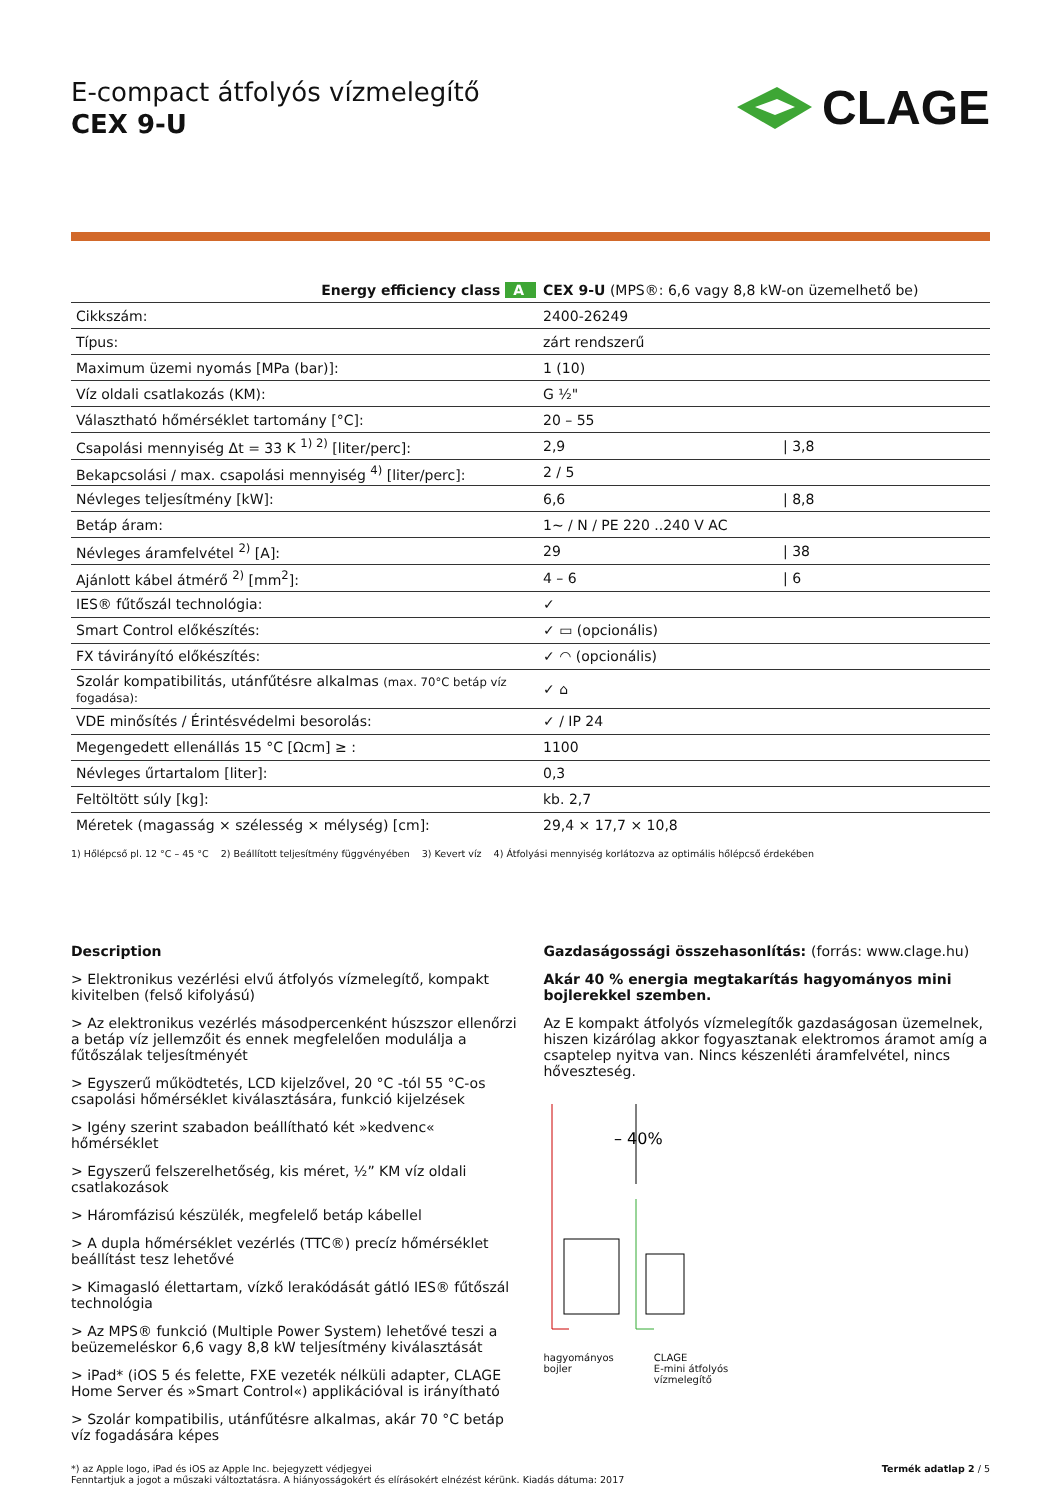E-compact átfolyós vízmelegítő
CEX 9-U
CLAGE
| Energy efficiency class A | CEX 9-U (MPS®: 6,6 vagy 8,8 kW-on üzemelhető be) | |
| Cikkszám: | 2400-26249 | |
| Típus: | zárt rendszerű | |
| Maximum üzemi nyomás [MPa (bar)]: | 1 (10) | |
| Víz oldali csatlakozás (KM): | G ½" | |
| Választható hőmérséklet tartomány [°C]: | 20 – 55 | |
| Csapolási mennyiség Δt = 33 K <sup>1) 2)</sup> [liter/perc]: | 2,9 | / 3,8 |
| Bekapcsolási / max. csapolási mennyiség <sup>4)</sup> [liter/perc]: | 2 / 5 | |
| Névleges teljesítmény [kW]: | 6,6 | / 8,8 |
| Betáp áram: | 1~ / N / PE 220 ..240 V AC | |
| Névleges áramfelvétel <sup>2)</sup> [A]: | 29 | / 38 |
| Ajánlott kábel átmérő <sup>2)</sup> [mm<sup>2</sup>]: | 4 – 6 | / 6 |
| IES® fűtőszál technológia: | ✓ | |
| Smart Control előkészítés: | ✓ ▭ (opcionális) | |
| FX távirányító előkészítés: | ✓ ◠ (opcionális) | |
| Szolár kompatibilitás, utánfűtésre alkalmas (max. 70°C betáp víz fogadása): | ✓ ⌂ | |
| VDE minősítés / Érintésvédelmi besorolás: | ✓ / IP 24 | |
| Megengedett ellenállás 15 °C [Ωcm] ≥ : | 1100 | |
| Névleges űrtartalom [liter]: | 0,3 | |
| Feltöltött súly [kg]: | kb. 2,7 | |
| Méretek (magasság × szélesség × mélység) [cm]: | 29,4 × 17,7 × 10,8 | |
1) Hőlépcső pl. 12 °C – 45 °C 2) Beállított teljesítmény függvényében 3) Kevert víz 4) Átfolyási mennyiség korlátozva az optimális hőlépcső érdekében
Description
> Elektronikus vezérlési elvű átfolyós vízmelegítő, kompakt kivitelben (felső kifolyású)
> Az elektronikus vezérlés másodpercenként húszszor ellenőrzi a betáp víz jellemzőit és ennek megfelelően modulálja a fűtőszálak teljesítményét
> Egyszerű működtetés, LCD kijelzővel, 20 °C -tól 55 °C-os csapolási hőmérséklet kiválasztására, funkció kijelzések
> Igény szerint szabadon beállítható két »kedvenc« hőmérséklet
> Egyszerű felszerelhetőség, kis méret, ½” KM víz oldali csatlakozások
> Háromfázisú készülék, megfelelő betáp kábellel
> A dupla hőmérséklet vezérlés (TTC®) precíz hőmérséklet beállítást tesz lehetővé
> Kimagasló élettartam, vízkő lerakódását gátló IES® fűtőszál technológia
> Az MPS® funkció (Multiple Power System) lehetővé teszi a beüzemeléskor 6,6 vagy 8,8 kW teljesítmény kiválasztását
> iPad* (iOS 5 és felette, FXE vezeték nélküli adapter, CLAGE Home Server és »Smart Control«) applikációval is irányítható
> Szolár kompatibilis, utánfűtésre alkalmas, akár 70 °C betáp víz fogadására képes
Gazdaságossági összehasonlítás: (forrás: www.clage.hu)
Akár 40 % energia megtakarítás hagyományos mini bojlerekkel szemben.
Az E kompakt átfolyós vízmelegítők gazdaságosan üzemelnek, hiszen kizárólag akkor fogyasztanak elektromos áramot amíg a csaptelep nyitva van. Nincs készenléti áramfelvétel, nincs hőveszteség.
– 40%
hagyományos
bojler CLAGE
E-mini átfolyós
vízmelegítő
*) az Apple logo, iPad és iOS az Apple Inc. bejegyzett védjegyei
Fenntartjuk a jogot a műszaki változtatásra. A hiányosságokért és elírásokért elnézést kérünk. Kiadás dátuma: 2017 Termék adatlap 2 / 5